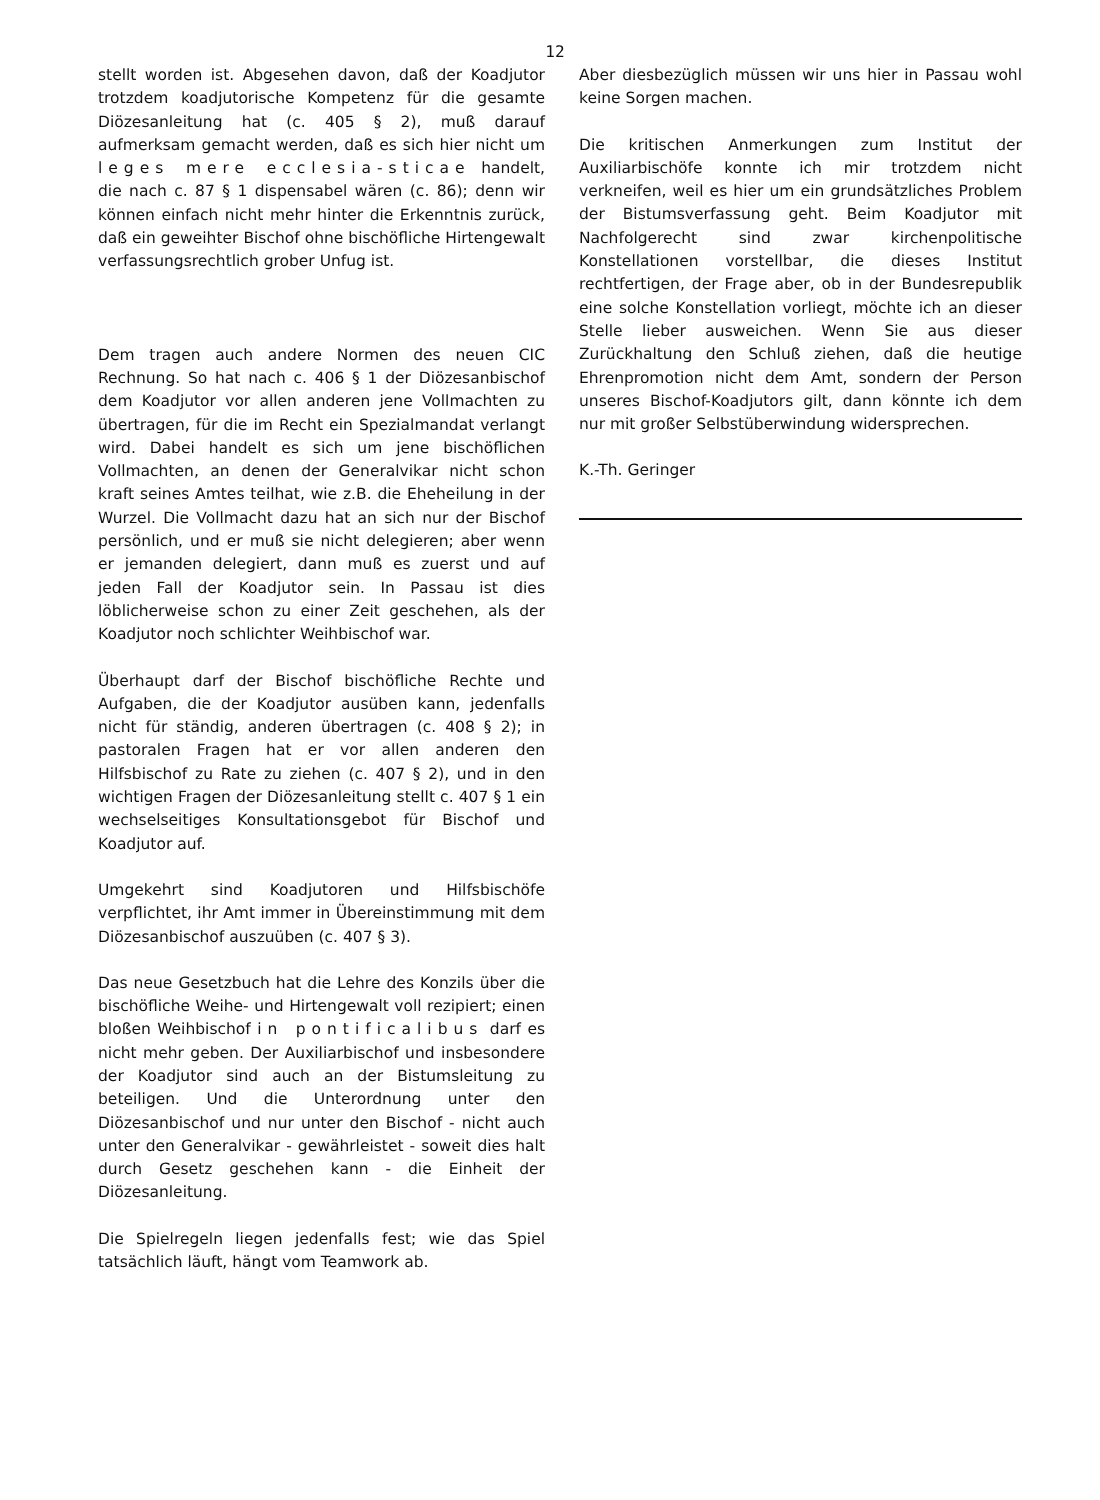12
stellt worden ist. Abgesehen davon, daß der Koadjutor trotzdem koadjutorische Kompetenz für die gesamte Diözesanleitung hat (c. 405 § 2), muß darauf aufmerksam gemacht werden, daß es sich hier nicht um leges mere ecclesia-sticae handelt, die nach c. 87 § 1 dispensabel wären (c. 86); denn wir können einfach nicht mehr hinter die Erkenntnis zurück, daß ein geweihter Bischof ohne bischöfliche Hirtengewalt verfassungsrechtlich grober Unfug ist.
Dem tragen auch andere Normen des neuen CIC Rechnung. So hat nach c. 406 § 1 der Diözesanbischof dem Koadjutor vor allen anderen jene Vollmachten zu übertragen, für die im Recht ein Spezialmandat verlangt wird. Dabei handelt es sich um jene bischöflichen Vollmachten, an denen der Generalvikar nicht schon kraft seines Amtes teilhat, wie z.B. die Eheheilung in der Wurzel. Die Vollmacht dazu hat an sich nur der Bischof persönlich, und er muß sie nicht delegieren; aber wenn er jemanden delegiert, dann muß es zuerst und auf jeden Fall der Koadjutor sein. In Passau ist dies löblicherweise schon zu einer Zeit geschehen, als der Koadjutor noch schlichter Weihbischof war.
Überhaupt darf der Bischof bischöfliche Rechte und Aufgaben, die der Koadjutor ausüben kann, jedenfalls nicht für ständig, anderen übertragen (c. 408 § 2); in pastoralen Fragen hat er vor allen anderen den Hilfsbischof zu Rate zu ziehen (c. 407 § 2), und in den wichtigen Fragen der Diözesanleitung stellt c. 407 § 1 ein wechselseitiges Konsultationsgebot für Bischof und Koadjutor auf.
Umgekehrt sind Koadjutoren und Hilfsbischöfe verpflichtet, ihr Amt immer in Übereinstimmung mit dem Diözesanbischof auszuüben (c. 407 § 3).
Das neue Gesetzbuch hat die Lehre des Konzils über die bischöfliche Weihe- und Hirtengewalt voll rezipiert; einen bloßen Weihbischof in pontificalibus darf es nicht mehr geben. Der Auxiliarbischof und insbesondere der Koadjutor sind auch an der Bistumsleitung zu beteiligen. Und die Unterordnung unter den Diözesanbischof und nur unter den Bischof - nicht auch unter den Generalvikar - gewährleistet - soweit dies halt durch Gesetz geschehen kann - die Einheit der Diözesanleitung.
Die Spielregeln liegen jedenfalls fest; wie das Spiel tatsächlich läuft, hängt vom Teamwork ab.
Aber diesbezüglich müssen wir uns hier in Passau wohl keine Sorgen machen.
Die kritischen Anmerkungen zum Institut der Auxiliarbischöfe konnte ich mir trotzdem nicht verkneifen, weil es hier um ein grundsätzliches Problem der Bistumsverfassung geht. Beim Koadjutor mit Nachfolgerecht sind zwar kirchenpolitische Konstellationen vorstellbar, die dieses Institut rechtfertigen, der Frage aber, ob in der Bundesrepublik eine solche Konstellation vorliegt, möchte ich an dieser Stelle lieber ausweichen. Wenn Sie aus dieser Zurückhaltung den Schluß ziehen, daß die heutige Ehrenpromotion nicht dem Amt, sondern der Person unseres Bischof-Koadjutors gilt, dann könnte ich dem nur mit großer Selbstüberwindung widersprechen.
K.-Th. Geringer